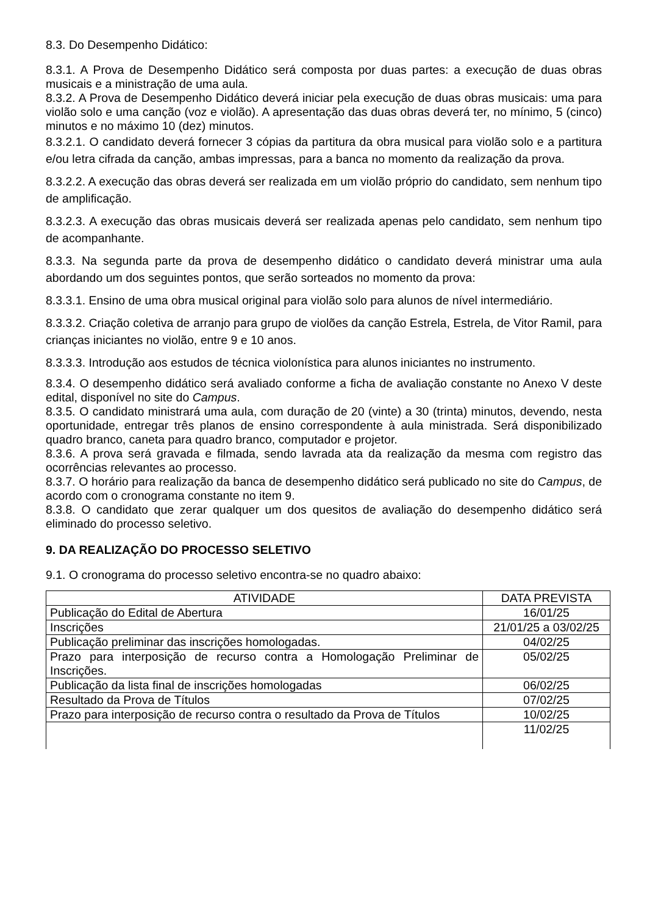8.3. Do Desempenho Didático:
8.3.1. A Prova de Desempenho Didático será composta por duas partes: a execução de duas obras musicais e a ministração de uma aula.
8.3.2. A Prova de Desempenho Didático deverá iniciar pela execução de duas obras musicais: uma para violão solo e uma canção (voz e violão). A apresentação das duas obras deverá ter, no mínimo, 5 (cinco) minutos e no máximo 10 (dez) minutos.
8.3.2.1. O candidato deverá fornecer 3 cópias da partitura da obra musical para violão solo e a partitura e/ou letra cifrada da canção, ambas impressas, para a banca no momento da realização da prova.
8.3.2.2. A execução das obras deverá ser realizada em um violão próprio do candidato, sem nenhum tipo de amplificação.
8.3.2.3. A execução das obras musicais deverá ser realizada apenas pelo candidato, sem nenhum tipo de acompanhante.
8.3.3. Na segunda parte da prova de desempenho didático o candidato deverá ministrar uma aula abordando um dos seguintes pontos, que serão sorteados no momento da prova:
8.3.3.1. Ensino de uma obra musical original para violão solo para alunos de nível intermediário.
8.3.3.2. Criação coletiva de arranjo para grupo de violões da canção Estrela, Estrela, de Vitor Ramil, para crianças iniciantes no violão, entre 9 e 10 anos.
8.3.3.3. Introdução aos estudos de técnica violonística para alunos iniciantes no instrumento.
8.3.4. O desempenho didático será avaliado conforme a ficha de avaliação constante no Anexo V deste edital, disponível no site do Campus.
8.3.5. O candidato ministrará uma aula, com duração de 20 (vinte) a 30 (trinta) minutos, devendo, nesta oportunidade, entregar três planos de ensino correspondente à aula ministrada. Será disponibilizado quadro branco, caneta para quadro branco, computador e projetor.
8.3.6. A prova será gravada e filmada, sendo lavrada ata da realização da mesma com registro das ocorrências relevantes ao processo.
8.3.7. O horário para realização da banca de desempenho didático será publicado no site do Campus, de acordo com o cronograma constante no item 9.
8.3.8. O candidato que zerar qualquer um dos quesitos de avaliação do desempenho didático será eliminado do processo seletivo.
9. DA REALIZAÇÃO DO PROCESSO SELETIVO
9.1. O cronograma do processo seletivo encontra-se no quadro abaixo:
| ATIVIDADE | DATA PREVISTA |
| Publicação do Edital de Abertura | 16/01/25 |
| Inscrições | 21/01/25 a 03/02/25 |
| Publicação preliminar das inscrições homologadas. | 04/02/25 |
| Prazo para interposição de recurso contra a Homologação Preliminar de Inscrições. | 05/02/25 |
| Publicação da lista final de inscrições homologadas | 06/02/25 |
| Resultado da Prova de Títulos | 07/02/25 |
| Prazo para interposição de recurso contra o resultado da Prova de Títulos | 10/02/25 |
| | 11/02/25 |